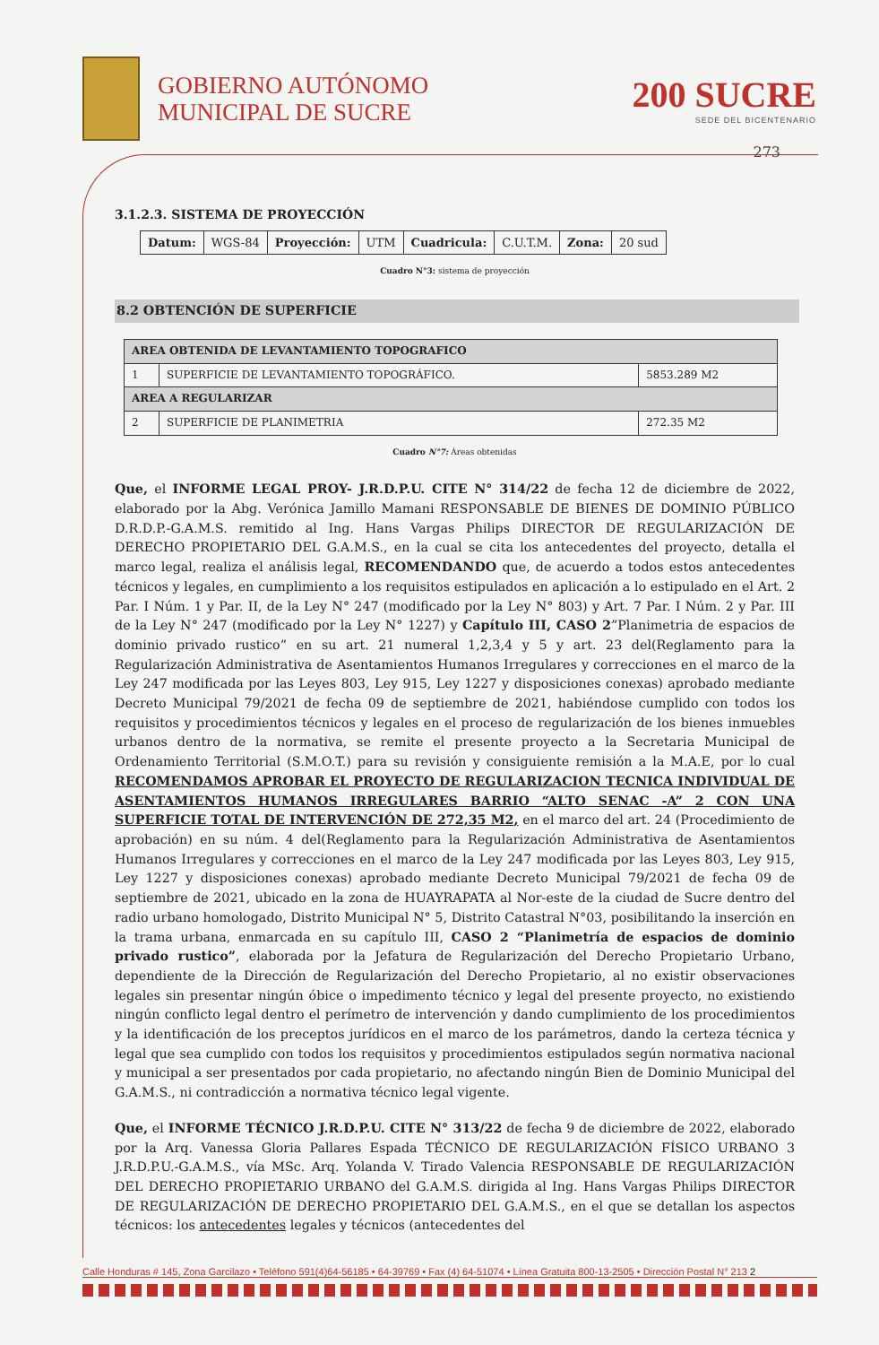GOBIERNO AUTÓNOMO
MUNICIPAL DE SUCRE
200 SUCRE
SEDE DEL BICENTENARIO
273
3.1.2.3. SISTEMA DE PROYECCIÓN
| Datum: | WGS-84 | Proyección: | UTM | Cuadricula: | C.U.T.M. | Zona: | 20 sud |
Cuadro N°3: sistema de proyección
8.2 OBTENCIÓN DE SUPERFICIE
| AREA OBTENIDA DE LEVANTAMIENTO TOPOGRAFICO | | |
| --- | --- | --- |
| 1 | SUPERFICIE DE LEVANTAMIENTO TOPOGRÁFICO. | 5853.289 M2 |
| AREA A REGULARIZAR | | |
| 2 | SUPERFICIE DE PLANIMETRIA | 272.35 M2 |
Cuadro N°7: Áreas obtenidas
Que, el INFORME LEGAL PROY- J.R.D.P.U. CITE N° 314/22 de fecha 12 de diciembre de 2022, elaborado por la Abg. Verónica Jamillo Mamani RESPONSABLE DE BIENES DE DOMINIO PÚBLICO D.R.D.P.-G.A.M.S. remitido al Ing. Hans Vargas Philips DIRECTOR DE REGULARIZACIÓN DE DERECHO PROPIETARIO DEL G.A.M.S., en la cual se cita los antecedentes del proyecto, detalla el marco legal, realiza el análisis legal, RECOMENDANDO que, de acuerdo a todos estos antecedentes técnicos y legales, en cumplimiento a los requisitos estipulados en aplicación a lo estipulado en el Art. 2 Par. I Núm. 1 y Par. II, de la Ley N° 247 (modificado por la Ley N° 803) y Art. 7 Par. I Núm. 2 y Par. III de la Ley N° 247 (modificado por la Ley N° 1227) y Capítulo III, CASO 2”Planimetria de espacios de dominio privado rustico” en su art. 21 numeral 1,2,3,4 y 5 y art. 23 del(Reglamento para la Regularización Administrativa de Asentamientos Humanos Irregulares y correcciones en el marco de la Ley 247 modificada por las Leyes 803, Ley 915, Ley 1227 y disposiciones conexas) aprobado mediante Decreto Municipal 79/2021 de fecha 09 de septiembre de 2021, habiéndose cumplido con todos los requisitos y procedimientos técnicos y legales en el proceso de regularización de los bienes inmuebles urbanos dentro de la normativa, se remite el presente proyecto a la Secretaria Municipal de Ordenamiento Territorial (S.M.O.T.) para su revisión y consiguiente remisión a la M.A.E, por lo cual RECOMENDAMOS APROBAR EL PROYECTO DE REGULARIZACION TECNICA INDIVIDUAL DE ASENTAMIENTOS HUMANOS IRREGULARES BARRIO “ALTO SENAC -A” 2 CON UNA SUPERFICIE TOTAL DE INTERVENCIÓN DE 272,35 M2, en el marco del art. 24 (Procedimiento de aprobación) en su núm. 4 del(Reglamento para la Regularización Administrativa de Asentamientos Humanos Irregulares y correcciones en el marco de la Ley 247 modificada por las Leyes 803, Ley 915, Ley 1227 y disposiciones conexas) aprobado mediante Decreto Municipal 79/2021 de fecha 09 de septiembre de 2021, ubicado en la zona de HUAYRAPATA al Nor-este de la ciudad de Sucre dentro del radio urbano homologado, Distrito Municipal N° 5, Distrito Catastral N°03, posibilitando la inserción en la trama urbana, enmarcada en su capítulo III, CASO 2 “Planimetría de espacios de dominio privado rustico”, elaborada por la Jefatura de Regularización del Derecho Propietario Urbano, dependiente de la Dirección de Regularización del Derecho Propietario, al no existir observaciones legales sin presentar ningún óbice o impedimento técnico y legal del presente proyecto, no existiendo ningún conflicto legal dentro el perímetro de intervención y dando cumplimiento de los procedimientos y la identificación de los preceptos jurídicos en el marco de los parámetros, dando la certeza técnica y legal que sea cumplido con todos los requisitos y procedimientos estipulados según normativa nacional y municipal a ser presentados por cada propietario, no afectando ningún Bien de Dominio Municipal del G.A.M.S., ni contradicción a normativa técnico legal vigente.
Que, el INFORME TÉCNICO J.R.D.P.U. CITE N° 313/22 de fecha 9 de diciembre de 2022, elaborado por la Arq. Vanessa Gloria Pallares Espada TÉCNICO DE REGULARIZACIÓN FÍSICO URBANO 3 J.R.D.P.U.-G.A.M.S., vía MSc. Arq. Yolanda V. Tirado Valencia RESPONSABLE DE REGULARIZACIÓN DEL DERECHO PROPIETARIO URBANO del G.A.M.S. dirigida al Ing. Hans Vargas Philips DIRECTOR DE REGULARIZACIÓN DE DERECHO PROPIETARIO DEL G.A.M.S., en el que se detallan los aspectos técnicos: los antecedentes legales y técnicos (antecedentes del
Calle Honduras # 145, Zona Garcilazo • Teléfono 591(4)64-56185 • 64-39769 • Fax (4) 64-51074 • Línea Gratuita 800-13-2505 • Dirección Postal N° 213 2